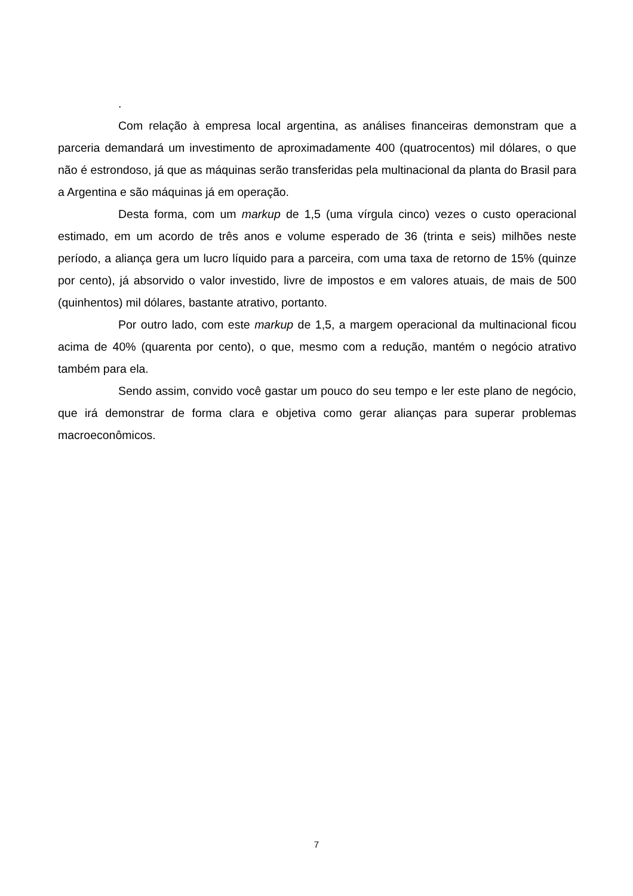.
Com relação à empresa local argentina, as análises financeiras demonstram que a parceria demandará um investimento de aproximadamente 400 (quatrocentos) mil dólares, o que não é estrondoso, já que as máquinas serão transferidas pela multinacional da planta do Brasil para a Argentina e são máquinas já em operação.
Desta forma, com um markup de 1,5 (uma vírgula cinco) vezes o custo operacional estimado, em um acordo de três anos e volume esperado de 36 (trinta e seis) milhões neste período, a aliança gera um lucro líquido para a parceira, com uma taxa de retorno de 15% (quinze por cento), já absorvido o valor investido, livre de impostos e em valores atuais, de mais de 500 (quinhentos) mil dólares, bastante atrativo, portanto.
Por outro lado, com este markup de 1,5, a margem operacional da multinacional ficou acima de 40% (quarenta por cento), o que, mesmo com a redução, mantém o negócio atrativo também para ela.
Sendo assim, convido você gastar um pouco do seu tempo e ler este plano de negócio, que irá demonstrar de forma clara e objetiva como gerar alianças para superar problemas macroeconômicos.
7